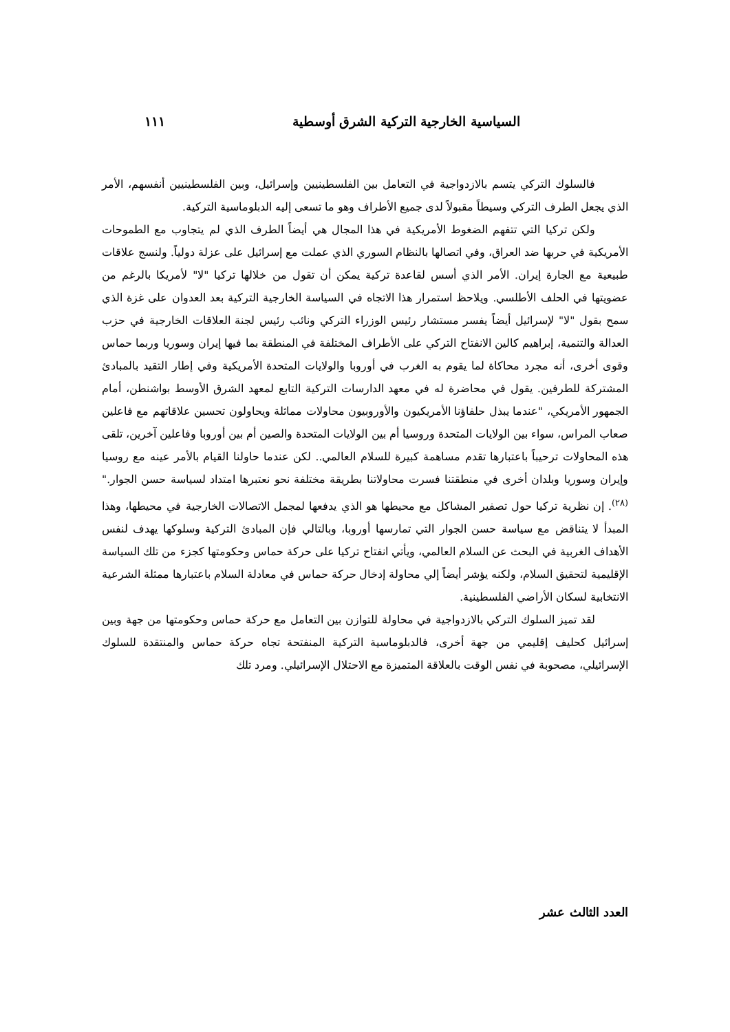السياسية الخارجية التركية الشرق أوسطية ١١١
فالسلوك التركي يتسم بالازدواجية في التعامل بين الفلسطينيين وإسرائيل، وبين الفلسطينيين أنفسهم، الأمر الذي يجعل الطرف التركي وسيطاً مقبولاً لدى جميع الأطراف وهو ما تسعى إليه الدبلوماسية التركية.
ولكن تركيا التي تتفهم الضغوط الأمريكية في هذا المجال هي أيضاً الطرف الذي لم يتجاوب مع الطموحات الأمريكية في حربها ضد العراق، وفي اتصالها بالنظام السوري الذي عملت مع إسرائيل على عزلة دولياً. ولنسج علاقات طبيعية مع الجارة إيران. الأمر الذي أسس لقاعدة تركية يمكن أن تقول من خلالها تركيا "لا" لأمريكا بالرغم من عضويتها في الحلف الأطلسي. ويلاحظ استمرار هذا الاتجاه في السياسة الخارجية التركية بعد العدوان على غزة الذي سمح بقول "لا" لإسرائيل أيضاً يفسر مستشار رئيس الوزراء التركي ونائب رئيس لجنة العلاقات الخارجية في حزب العدالة والتنمية، إبراهيم كالين الانفتاح التركي على الأطراف المختلفة في المنطقة بما فيها إيران وسوريا وربما حماس وقوى أخرى، أنه مجرد محاكاة لما يقوم به الغرب في أوروبا والولايات المتحدة الأمريكية وفي إطار التقيد بالمبادئ المشتركة للطرفين. يقول في محاضرة له في معهد الدارسات التركية التابع لمعهد الشرق الأوسط بواشنطن، أمام الجمهور الأمريكي، "عندما يبذل حلفاؤنا الأمريكيون والأوروبيون محاولات مماثلة ويحاولون تحسين علاقاتهم مع فاعلين صعاب المراس، سواء بين الولايات المتحدة وروسيا أم بين الولايات المتحدة والصين أم بين أوروبا وفاعلين آخرين، تلقى هذه المحاولات ترحيباً باعتبارها تقدم مساهمة كبيرة للسلام العالمي.. لكن عندما حاولنا القيام بالأمر عينه مع روسيا وإيران وسوريا وبلدان أخرى في منطقتنا فسرت محاولاتنا بطريقة مختلفة نحو نعتبرها امتداد لسياسة حسن الجوار." <sup>(٢٨)</sup>. إن نظرية تركيا حول تصفير المشاكل مع محيطها هو الذي يدفعها لمجمل الاتصالات الخارجية في محيطها، وهذا المبدأ لا يتناقض مع سياسة حسن الجوار التي تمارسها أوروبا، وبالتالي فإن المبادئ التركية وسلوكها يهدف لنفس الأهداف الغربية في البحث عن السلام العالمي، ويأتي انفتاح تركيا على حركة حماس وحكومتها كجزء من تلك السياسة الإقليمية لتحقيق السلام، ولكنه يؤشر أيضاً إلي محاولة إدخال حركة حماس في معادلة السلام باعتبارها ممثلة الشرعية الانتخابية لسكان الأراضي الفلسطينية.
لقد تميز السلوك التركي بالازدواجية في محاولة للتوازن بين التعامل مع حركة حماس وحكومتها من جهة وبين إسرائيل كحليف إقليمي من جهة أخرى، فالدبلوماسية التركية المنفتحة تجاه حركة حماس والمنتقدة للسلوك الإسرائيلي، مصحوبة في نفس الوقت بالعلاقة المتميزة مع الاحتلال الإسرائيلي. ومرد تلك
العدد الثالث عشر